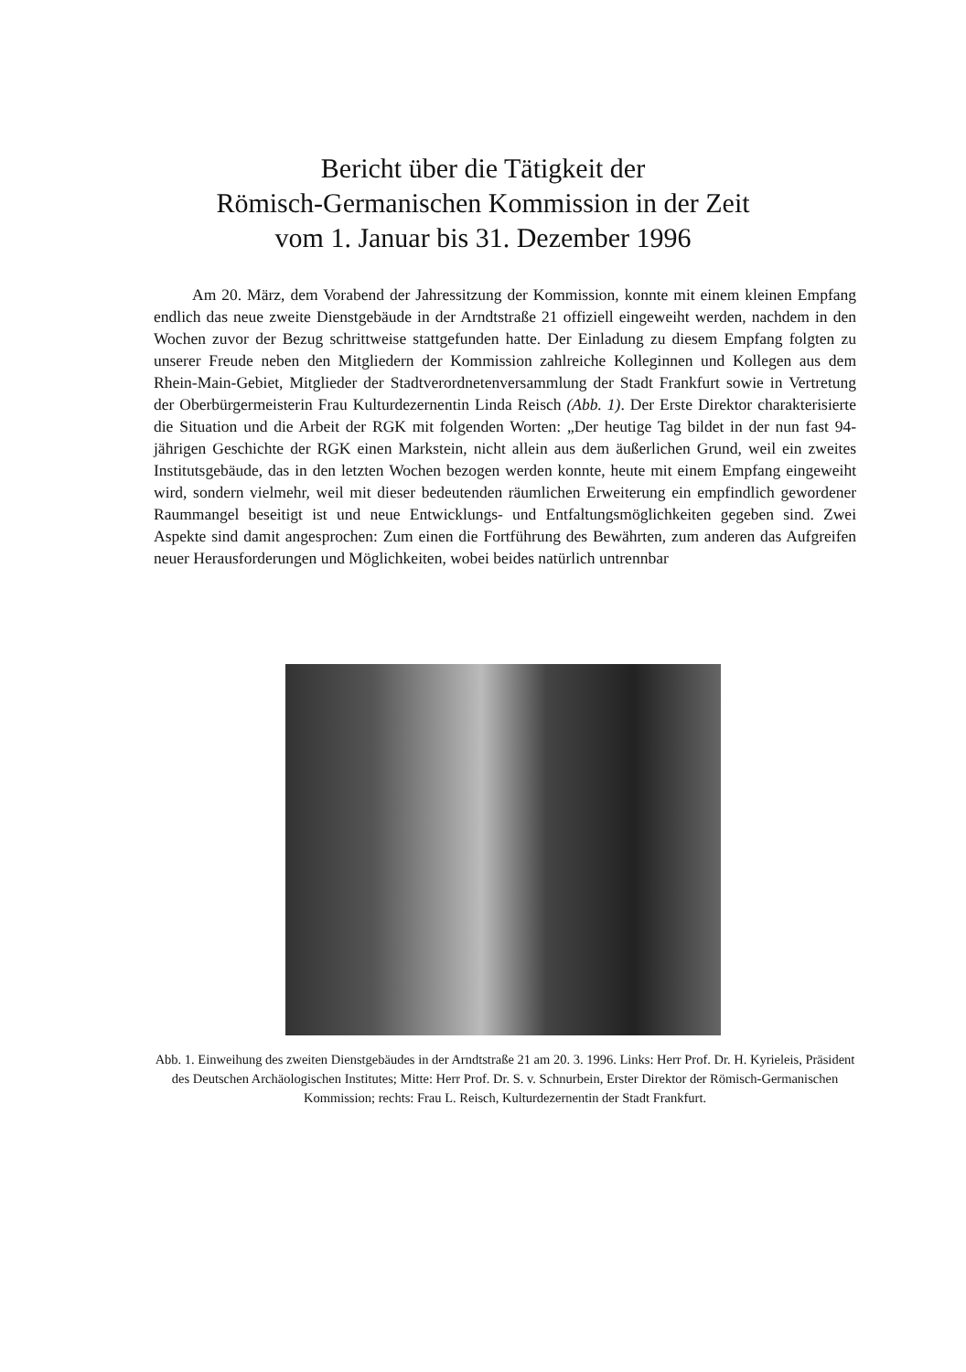Bericht über die Tätigkeit der
Römisch-Germanischen Kommission in der Zeit
vom 1. Januar bis 31. Dezember 1996
Am 20. März, dem Vorabend der Jahressitzung der Kommission, konnte mit einem kleinen Empfang endlich das neue zweite Dienstgebäude in der Arndtstraße 21 offiziell eingeweiht werden, nachdem in den Wochen zuvor der Bezug schrittweise stattgefunden hatte. Der Einladung zu diesem Empfang folgten zu unserer Freude neben den Mitgliedern der Kommission zahlreiche Kolleginnen und Kollegen aus dem Rhein-Main-Gebiet, Mitglieder der Stadtverordnetenversammlung der Stadt Frankfurt sowie in Vertretung der Oberbürgermeisterin Frau Kulturdezernentin Linda Reisch (Abb. 1). Der Erste Direktor charakterisierte die Situation und die Arbeit der RGK mit folgenden Worten: „Der heutige Tag bildet in der nun fast 94-jährigen Geschichte der RGK einen Markstein, nicht allein aus dem äußerlichen Grund, weil ein zweites Institutsgebäude, das in den letzten Wochen bezogen werden konnte, heute mit einem Empfang eingeweiht wird, sondern vielmehr, weil mit dieser bedeutenden räumlichen Erweiterung ein empfindlich gewordener Raummangel beseitigt ist und neue Entwicklungs- und Entfaltungsmöglichkeiten gegeben sind. Zwei Aspekte sind damit angesprochen: Zum einen die Fortführung des Bewährten, zum anderen das Aufgreifen neuer Herausforderungen und Möglichkeiten, wobei beides natürlich untrennbar
Abb. 1. Einweihung des zweiten Dienstgebäudes in der Arndtstraße 21 am 20. 3. 1996. Links: Herr Prof. Dr. H. Kyrieleis, Präsident des Deutschen Archäologischen Institutes; Mitte: Herr Prof. Dr. S. v. Schnurbein, Erster Direktor der Römisch-Germanischen Kommission; rechts: Frau L. Reisch, Kulturdezernentin der Stadt Frankfurt.